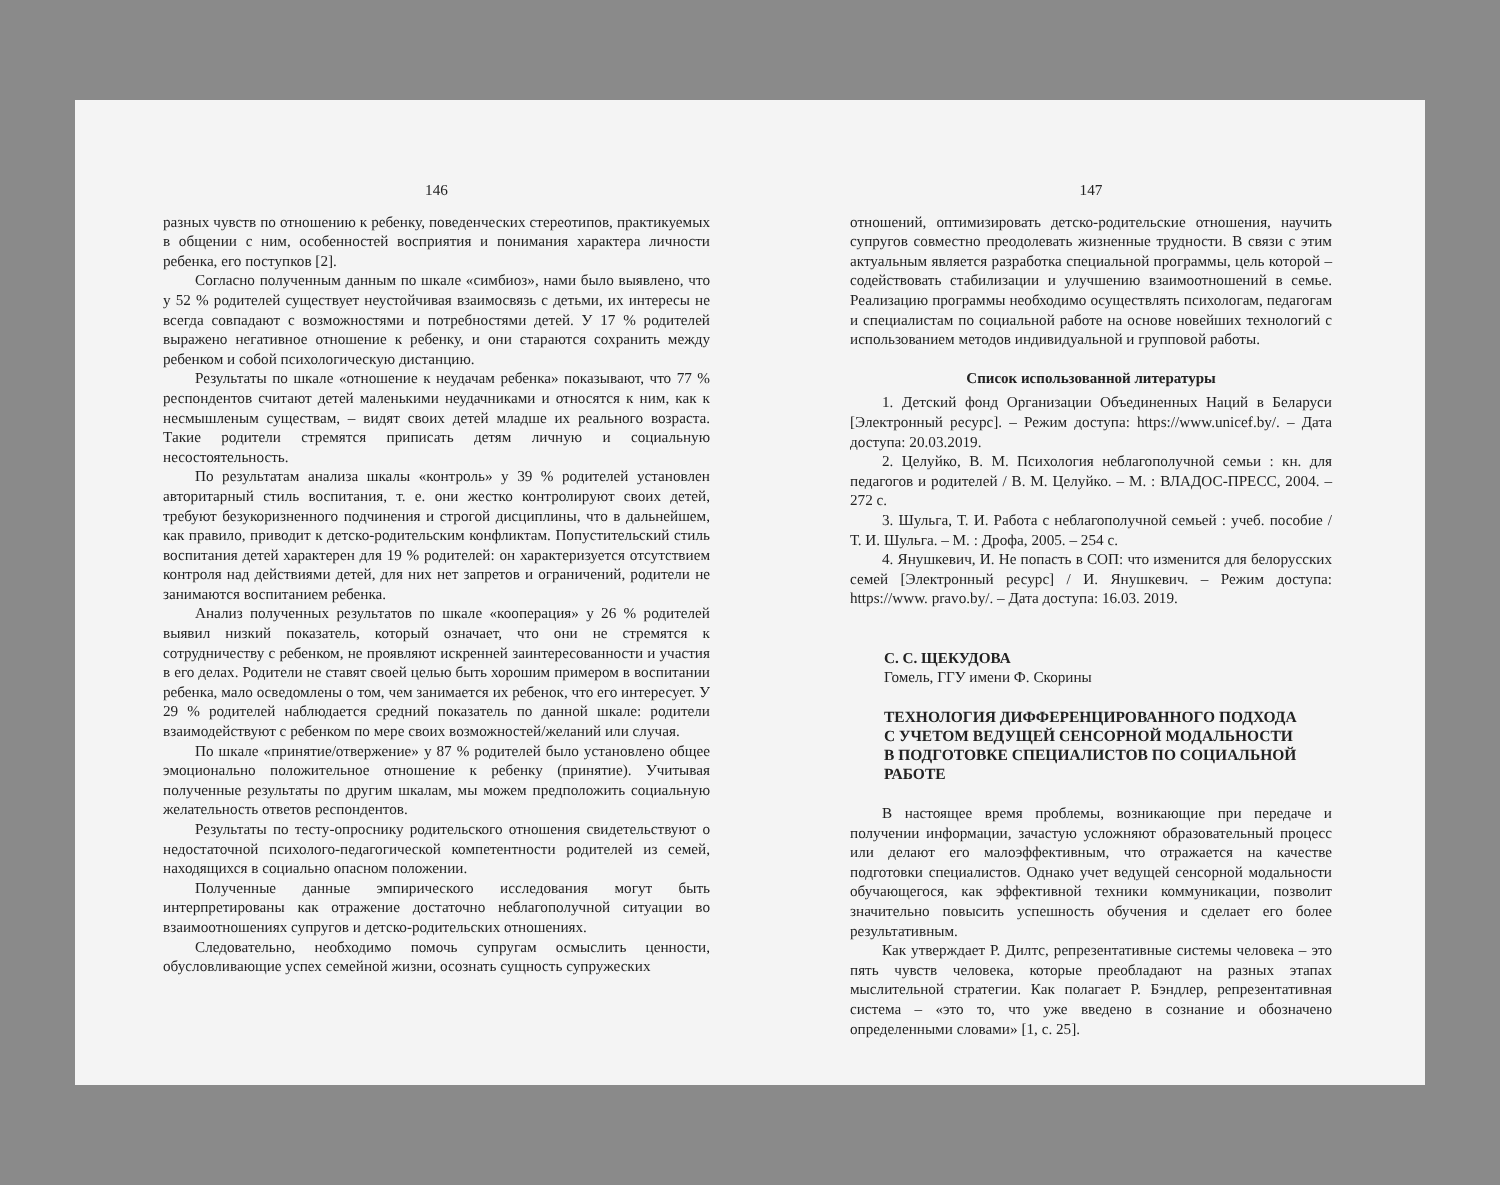146
разных чувств по отношению к ребенку, поведенческих стереотипов, практикуемых в общении с ним, особенностей восприятия и понимания характера личности ребенка, его поступков [2].
Согласно полученным данным по шкале «симбиоз», нами было выявлено, что у 52 % родителей существует неустойчивая взаимосвязь с детьми, их интересы не всегда совпадают с возможностями и потребностями детей. У 17 % родителей выражено негативное отношение к ребенку, и они стараются сохранить между ребенком и собой психологическую дистанцию.
Результаты по шкале «отношение к неудачам ребенка» показывают, что 77 % респондентов считают детей маленькими неудачниками и относятся к ним, как к несмышленым существам, – видят своих детей младше их реального возраста. Такие родители стремятся приписать детям личную и социальную несостоятельность.
По результатам анализа шкалы «контроль» у 39 % родителей установлен авторитарный стиль воспитания, т. е. они жестко контролируют своих детей, требуют безукоризненного подчинения и строгой дисциплины, что в дальнейшем, как правило, приводит к детско-родительским конфликтам. Попустительский стиль воспитания детей характерен для 19 % родителей: он характеризуется отсутствием контроля над действиями детей, для них нет запретов и ограничений, родители не занимаются воспитанием ребенка.
Анализ полученных результатов по шкале «кооперация» у 26 % родителей выявил низкий показатель, который означает, что они не стремятся к сотрудничеству с ребенком, не проявляют искренней заинтересованности и участия в его делах. Родители не ставят своей целью быть хорошим примером в воспитании ребенка, мало осведомлены о том, чем занимается их ребенок, что его интересует. У 29 % родителей наблюдается средний показатель по данной шкале: родители взаимодействуют с ребенком по мере своих возможностей/желаний или случая.
По шкале «принятие/отвержение» у 87 % родителей было установлено общее эмоционально положительное отношение к ребенку (принятие). Учитывая полученные результаты по другим шкалам, мы можем предположить социальную желательность ответов респондентов.
Результаты по тесту-опроснику родительского отношения свидетельствуют о недостаточной психолого-педагогической компетентности родителей из семей, находящихся в социально опасном положении.
Полученные данные эмпирического исследования могут быть интерпретированы как отражение достаточно неблагополучной ситуации во взаимоотношениях супругов и детско-родительских отношениях.
Следовательно, необходимо помочь супругам осмыслить ценности, обусловливающие успех семейной жизни, осознать сущность супружеских
147
отношений, оптимизировать детско-родительские отношения, научить супругов совместно преодолевать жизненные трудности. В связи с этим актуальным является разработка специальной программы, цель которой – содействовать стабилизации и улучшению взаимоотношений в семье. Реализацию программы необходимо осуществлять психологам, педагогам и специалистам по социальной работе на основе новейших технологий с использованием методов индивидуальной и групповой работы.
Список использованной литературы
1. Детский фонд Организации Объединенных Наций в Беларуси [Электронный ресурс]. – Режим доступа: https://www.unicef.by/. – Дата доступа: 20.03.2019.
2. Целуйко, В. М. Психология неблагополучной семьи : кн. для педагогов и родителей / В. М. Целуйко. – М. : ВЛАДОС-ПРЕСС, 2004. – 272 с.
3. Шульга, Т. И. Работа с неблагополучной семьей : учеб. пособие / Т. И. Шульга. – М. : Дрофа, 2005. – 254 с.
4. Янушкевич, И. Не попасть в СОП: что изменится для белорусских семей [Электронный ресурс] / И. Янушкевич. – Режим доступа: https://www. pravo.by/. – Дата доступа: 16.03. 2019.
С. С. ЩЕКУДОВА
Гомель, ГГУ имени Ф. Скорины
ТЕХНОЛОГИЯ ДИФФЕРЕНЦИРОВАННОГО ПОДХОДА
С УЧЕТОМ ВЕДУЩЕЙ СЕНСОРНОЙ МОДАЛЬНОСТИ
В ПОДГОТОВКЕ СПЕЦИАЛИСТОВ ПО СОЦИАЛЬНОЙ
РАБОТЕ
В настоящее время проблемы, возникающие при передаче и получении информации, зачастую усложняют образовательный процесс или делают его малоэффективным, что отражается на качестве подготовки специалистов. Однако учет ведущей сенсорной модальности обучающегося, как эффективной техники коммуникации, позволит значительно повысить успешность обучения и сделает его более результативным.
Как утверждает Р. Дилтс, репрезентативные системы человека – это пять чувств человека, которые преобладают на разных этапах мыслительной стратегии. Как полагает Р. Бэндлер, репрезентативная система – «это то, что уже введено в сознание и обозначено определенными словами» [1, с. 25].